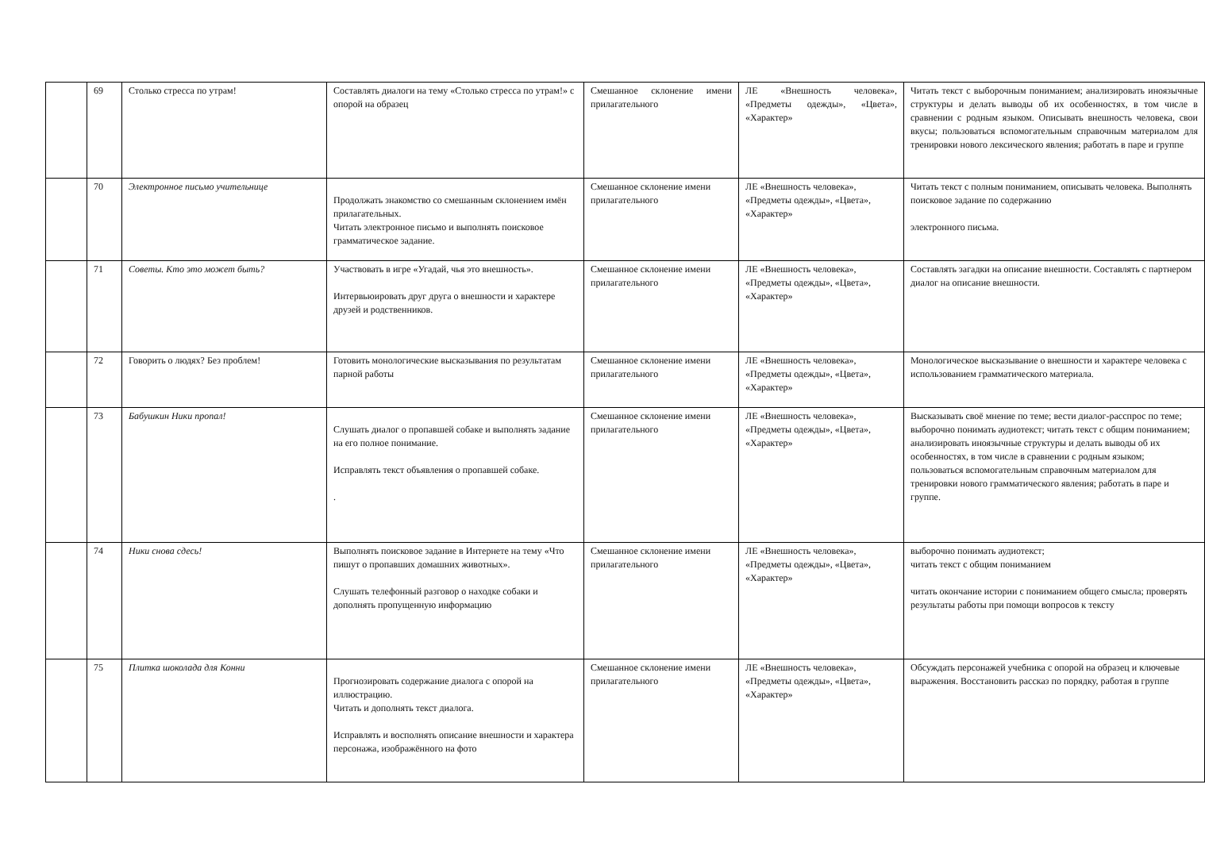| | 69 | Столько стресса по утрам! | Составлять диалоги на тему «Столько стресса по утрам!» с опорой на образец | Смешанное склонение имени прилагательного | ЛЕ «Внешность человека», «Предметы одежды», «Цвета», «Характер» | Читать текст с выборочным пониманием; анализировать иноязычные структуры и делать выводы об их особенностях, в том числе в сравнении с родным языком. Описывать внешность человека, свои вкусы; пользоваться вспомогательным справочным материалом для тренировки нового лексического явления; работать в паре и группе |
| | 70 | Электронное письмо учительнице | Продолжать знакомство со смешанным склонением имён прилагательных. Читать электронное письмо и выполнять поисковое грамматическое задание. | Смешанное склонение имени прилагательного | ЛЕ «Внешность человека», «Предметы одежды», «Цвета», «Характер» | Читать текст с полным пониманием, описывать человека. Выполнять поисковое задание по содержанию электронного письма. |
| | 71 | Советы. Кто это может быть? | Участвовать в игре «Угадай, чья это внешность». Интервьюировать друг друга о внешности и характере друзей и родственников. | Смешанное склонение имени прилагательного | ЛЕ «Внешность человека», «Предметы одежды», «Цвета», «Характер» | Составлять загадки на описание внешности. Составлять с партнером диалог на описание внешности. |
| | 72 | Говорить о людях? Без проблем! | Готовить монологические высказывания по результатам парной работы | Смешанное склонение имени прилагательного | ЛЕ «Внешность человека», «Предметы одежды», «Цвета», «Характер» | Монологическое высказывание о внешности и характере человека с использованием грамматического материала. |
| | 73 | Бабушкин Ники пропал! | Слушать диалог о пропавшей собаке и выполнять задание на его полное понимание. Исправлять текст объявления о пропавшей собаке. . | Смешанное склонение имени прилагательного | ЛЕ «Внешность человека», «Предметы одежды», «Цвета», «Характер» | Высказывать своё мнение по теме; вести диалог-расспрос по теме; выборочно понимать аудиотекст; читать текст с общим пониманием; анализировать иноязычные структуры и делать выводы об их особенностях, в том числе в сравнении с родным языком; пользоваться вспомогательным справочным материалом для тренировки нового грамматического явления; работать в паре и группе. |
| | 74 | Ники снова сдесь! | Выполнять поисковое задание в Интернете на тему «Что пишут о пропавших домашних животных». Слушать телефонный разговор о находке собаки и дополнять пропущенную информацию | Смешанное склонение имени прилагательного | ЛЕ «Внешность человека», «Предметы одежды», «Цвета», «Характер» | выборочно понимать аудиотекст; читать текст с общим пониманием читать окончание истории с пониманием общего смысла; проверять результаты работы при помощи вопросов к тексту |
| | 75 | Плитка шоколада для Конни | Прогнозировать содержание диалога с опорой на иллюстрацию. Читать и дополнять текст диалога. Исправлять и восполнять описание внешности и характера персонажа, изображённого на фото | Смешанное склонение имени прилагательного | ЛЕ «Внешность человека», «Предметы одежды», «Цвета», «Характер» | Обсуждать персонажей учебника с опорой на образец и ключевые выражения. Восстановить рассказ по порядку, работая в группе |